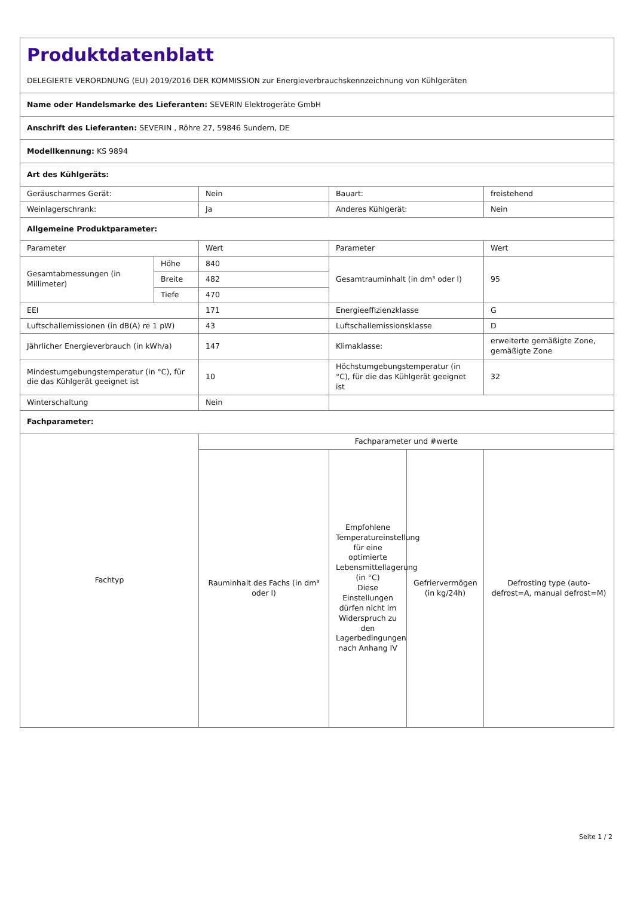| Produktdatenblatt DELEGIERTE VERORDNUNG (EU) 2019/2016 DER KOMMISSION zur Energieverbrauchskennzeichnung von Kühlgeräten | | | | | |
| Name oder Handelsmarke des Lieferanten: SEVERIN Elektrogeräte GmbH | | | | | |
| Anschrift des Lieferanten: SEVERIN , Röhre 27, 59846 Sundern, DE | | | | | |
| Modellkennung: KS 9894 | | | | | |
| Art des Kühlgeräts: | | | | | |
| Geräuscharmes Gerät: | | Nein | Bauart: | | freistehend |
| Weinlagerschrank: | | Ja | Anderes Kühlgerät: | | Nein |
| Allgemeine Produktparameter: | | | | | |
| Parameter | | Wert | Parameter | | Wert |
| Gesamtabmessungen (in Millimeter) | Höhe | 840 | Gesamtrauminhalt (in dm³ oder l) | | 95 |
| | Breite | 482 | | | |
| | Tiefe | 470 | | | |
| EEI | | 171 | Energieeffizienzklasse | | G |
| Luftschallemissionen (in dB(A) re 1 pW) | | 43 | Luftschallemissionsklasse | | D |
| Jährlicher Energieverbrauch (in kWh/a) | | 147 | Klimaklasse: | | erweiterte gemäßigte Zone, gemäßigte Zone |
| Mindestumgebungstemperatur (in °C), für die das Kühlgerät geeignet ist | | 10 | Höchstumgebungstemperatur (in °C), für die das Kühlgerät geeignet ist | | 32 |
| Winterschaltung | | Nein | | | |
| Fachparameter: | | | | | |
| Fachtyp | | Fachparameter und #werte | | | |
| | | Rauminhalt des Fachs (in dm³ oder l) | Empfohlene Temperatureinstellung für eine optimierte Lebensmittellagerung (in °C) Diese Einstellungen dürfen nicht im Widerspruch zu den Lagerbedingungen nach Anhang IV | Gefriervermögen (in kg/24h) | Defrosting type (auto-defrost=A, manual defrost=M) |
Seite 1 / 2